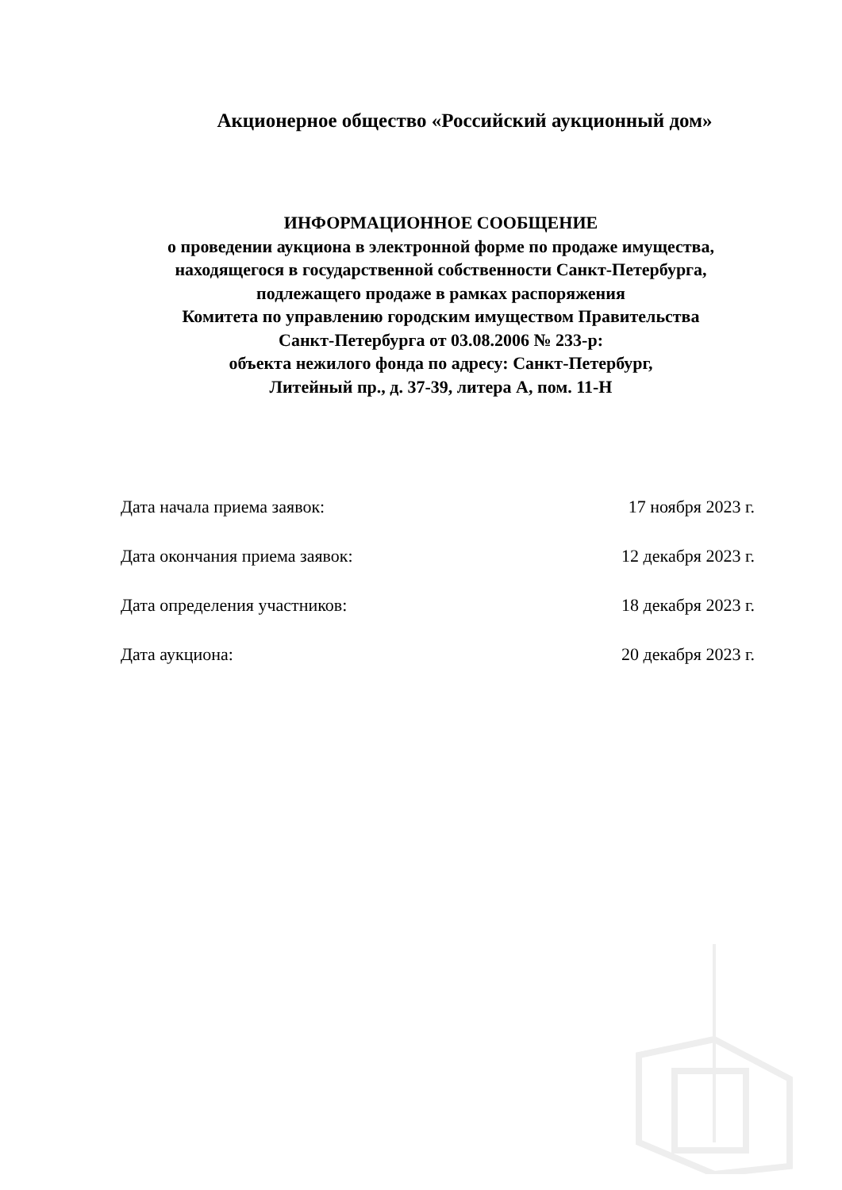Акционерное общество «Российский аукционный дом»
ИНФОРМАЦИОННОЕ СООБЩЕНИЕ
о проведении аукциона в электронной форме по продаже имущества,
находящегося в государственной собственности Санкт-Петербурга,
подлежащего продаже в рамках распоряжения
Комитета по управлению городским имуществом Правительства
Санкт-Петербурга от 03.08.2006 № 233-р:
объекта нежилого фонда по адресу: Санкт-Петербург,
Литейный пр., д. 37-39, литера А, пом. 11-Н
Дата начала приема заявок: 17 ноября 2023 г.
Дата окончания приема заявок: 12 декабря 2023 г.
Дата определения участников: 18 декабря 2023 г.
Дата аукциона: 20 декабря 2023 г.